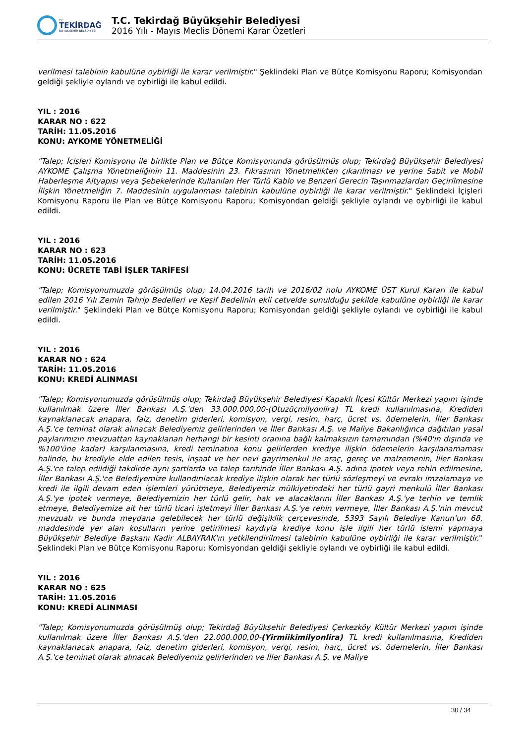T.C.
TEKİRDAĞ
BÜYÜKŞEHİR BELEDİYESİ
T.C. Tekirdağ Büyükşehir Belediyesi
2016 Yılı - Mayıs Meclis Dönemi Karar Özetleri
verilmesi talebinin kabulüne oybirliği ile karar verilmiştir." Şeklindeki Plan ve Bütçe Komisyonu Raporu; Komisyondan geldiği şekliyle oylandı ve oybirliği ile kabul edildi.
YIL : 2016
KARAR NO : 622
TARİH: 11.05.2016
KONU: AYKOME YÖNETMELİĞİ
"Talep; İçişleri Komisyonu ile birlikte Plan ve Bütçe Komisyonunda görüşülmüş olup; Tekirdağ Büyükşehir Belediyesi AYKOME Çalışma Yönetmeliğinin 11. Maddesinin 23. Fıkrasının Yönetmelikten çıkarılması ve yerine Sabit ve Mobil Haberleşme Altyapısı veya Şebekelerinde Kullanılan Her Türlü Kablo ve Benzeri Gerecin Taşınmazlardan Geçirilmesine İlişkin Yönetmeliğin 7. Maddesinin uygulanması talebinin kabulüne oybirliği ile karar verilmiştir." Şeklindeki İçişleri Komisyonu Raporu ile Plan ve Bütçe Komisyonu Raporu; Komisyondan geldiği şekliyle oylandı ve oybirliği ile kabul edildi.
YIL : 2016
KARAR NO : 623
TARİH: 11.05.2016
KONU: ÜCRETE TABİ İŞLER TARİFESİ
"Talep; Komisyonumuzda görüşülmüş olup; 14.04.2016 tarih ve 2016/02 nolu AYKOME ÜST Kurul Kararı ile kabul edilen 2016 Yılı Zemin Tahrip Bedelleri ve Keşif Bedelinin ekli cetvelde sunulduğu şekilde kabulüne oybirliği ile karar verilmiştir." Şeklindeki Plan ve Bütçe Komisyonu Raporu; Komisyondan geldiği şekliyle oylandı ve oybirliği ile kabul edildi.
YIL : 2016
KARAR NO : 624
TARİH: 11.05.2016
KONU: KREDİ ALINMASI
"Talep; Komisyonumuzda görüşülmüş olup; Tekirdağ Büyükşehir Belediyesi Kapaklı İlçesi Kültür Merkezi yapım işinde kullanılmak üzere İller Bankası A.Ş.'den 33.000.000,00-(Otuzüçmilyonlira) TL kredi kullanılmasına, Krediden kaynaklanacak anapara, faiz, denetim giderleri, komisyon, vergi, resim, harç, ücret vs. ödemelerin, İller Bankası A.Ş.'ce teminat olarak alınacak Belediyemiz gelirlerinden ve İller Bankası A.Ş. ve Maliye Bakanlığınca dağıtılan yasal paylarımızın mevzuattan kaynaklanan herhangi bir kesinti oranına bağlı kalmaksızın tamamından (%40'ın dışında ve %100'üne kadar) karşılanmasına, kredi teminatına konu gelirlerden krediye ilişkin ödemelerin karşılanamaması halinde, bu krediyle elde edilen tesis, inşaat ve her nevi gayrimenkul ile araç, gereç ve malzemenin, İller Bankası A.Ş.'ce talep edildiği takdirde aynı şartlarda ve talep tarihinde İller Bankası A.Ş. adına ipotek veya rehin edilmesine, İller Bankası A.Ş.'ce Belediyemize kullandırılacak krediye ilişkin olarak her türlü sözleşmeyi ve evrakı imzalamaya ve kredi ile ilgili devam eden işlemleri yürütmeye, Belediyemiz mülkiyetindeki her türlü gayri menkulü İller Bankası A.Ş.'ye ipotek vermeye, Belediyemizin her türlü gelir, hak ve alacaklarını İller Bankası A.Ş.'ye terhin ve temlik etmeye, Belediyemize ait her türlü ticari işletmeyi İller Bankası A.Ş.'ye rehin vermeye, İller Bankası A.Ş.'nin mevcut mevzuatı ve bunda meydana gelebilecek her türlü değişiklik çerçevesinde, 5393 Sayılı Belediye Kanun'un 68. maddesinde yer alan koşulların yerine getirilmesi kaydıyla krediye konu işle ilgili her türlü işlemi yapmaya Büyükşehir Belediye Başkanı Kadir ALBAYRAK'ın yetkilendirilmesi talebinin kabulüne oybirliği ile karar verilmiştir." Şeklindeki Plan ve Bütçe Komisyonu Raporu; Komisyondan geldiği şekliyle oylandı ve oybirliği ile kabul edildi.
YIL : 2016
KARAR NO : 625
TARİH: 11.05.2016
KONU: KREDİ ALINMASI
"Talep; Komisyonumuzda görüşülmüş olup; Tekirdağ Büyükşehir Belediyesi Çerkezköy Kültür Merkezi yapım işinde kullanılmak üzere İller Bankası A.Ş.'den 22.000.000,00-(Yirmiikimilyonlira) TL kredi kullanılmasına, Krediden kaynaklanacak anapara, faiz, denetim giderleri, komisyon, vergi, resim, harç, ücret vs. ödemelerin, İller Bankası A.Ş.'ce teminat olarak alınacak Belediyemiz gelirlerinden ve İller Bankası A.Ş. ve Maliye
30 / 34